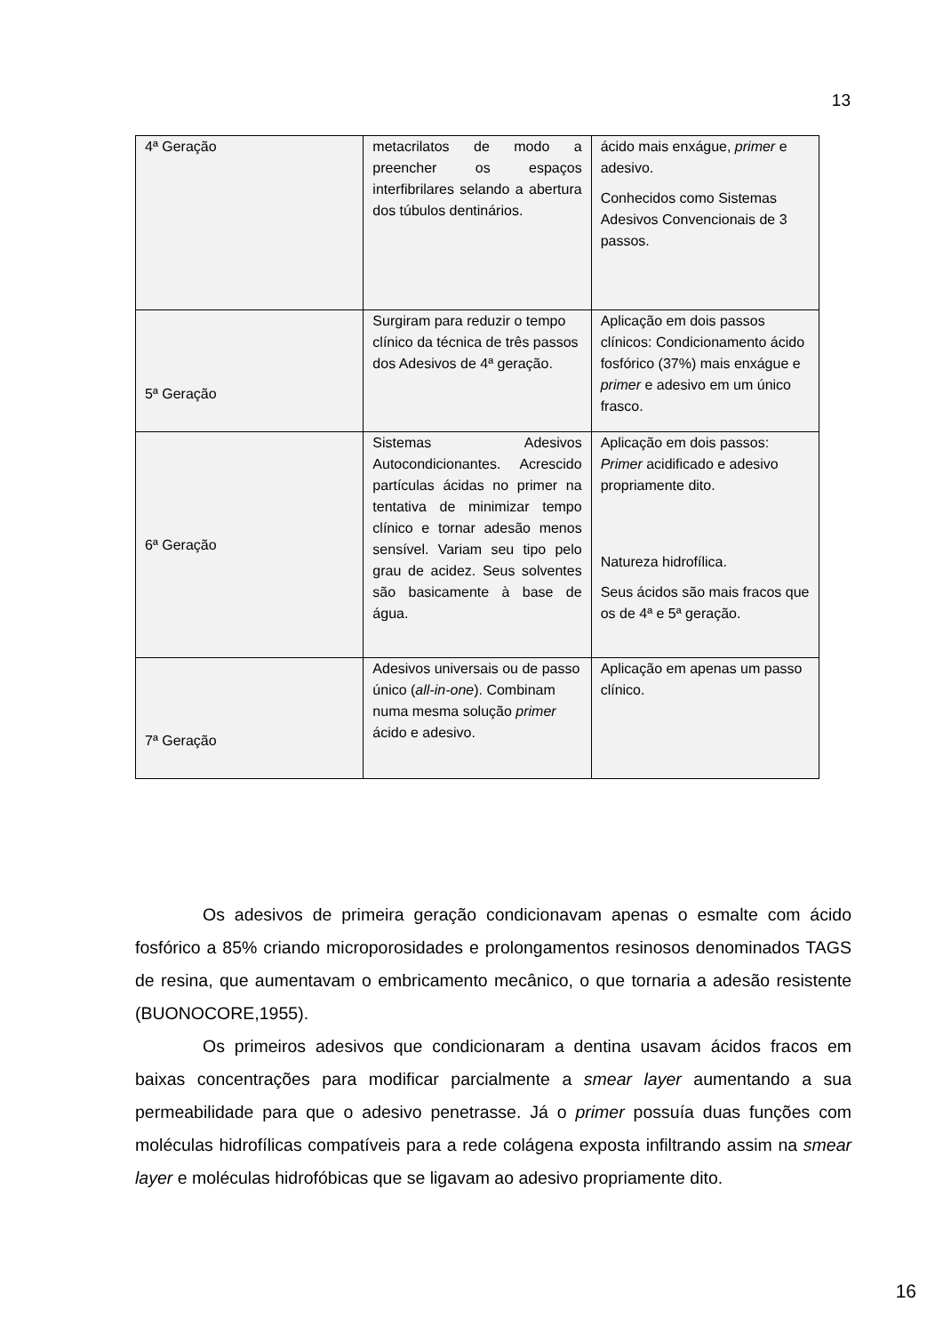13
| 4ª Geração | metacrilatos de modo a preencher os espaços interfibrilares selando a abertura dos túbulos dentinários. | ácido mais enxágue, primer e adesivo. Conhecidos como Sistemas Adesivos Convencionais de 3 passos. |
| 5ª Geração | Surgiram para reduzir o tempo clínico da técnica de três passos dos Adesivos de 4ª geração. | Aplicação em dois passos clínicos: Condicionamento ácido fosfórico (37%) mais enxágue e primer e adesivo em um único frasco. |
| 6ª Geração | Sistemas Adesivos Autocondicionantes. Acrescido partículas ácidas no primer na tentativa de minimizar tempo clínico e tornar adesão menos sensível. Variam seu tipo pelo grau de acidez. Seus solventes são basicamente à base de água. | Aplicação em dois passos: Primer acidificado e adesivo propriamente dito. Natureza hidrofílica. Seus ácidos são mais fracos que os de 4ª e 5ª geração. |
| 7ª Geração | Adesivos universais ou de passo único ( all-in-one ). Combinam numa mesma solução primer ácido e adesivo. | Aplicação em apenas um passo clínico. |
Os adesivos de primeira geração condicionavam apenas o esmalte com ácido fosfórico a 85% criando microporosidades e prolongamentos resinosos denominados TAGS de resina, que aumentavam o embricamento mecânico, o que tornaria a adesão resistente (BUONOCORE,1955).
Os primeiros adesivos que condicionaram a dentina usavam ácidos fracos em baixas concentrações para modificar parcialmente a smear layer aumentando a sua permeabilidade para que o adesivo penetrasse. Já o primer possuía duas funções com moléculas hidrofílicas compatíveis para a rede colágena exposta infiltrando assim na smear layer e moléculas hidrofóbicas que se ligavam ao adesivo propriamente dito.
16